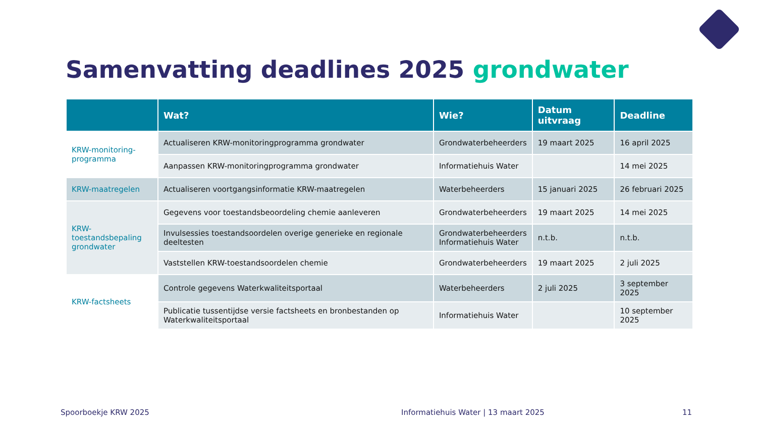Samenvatting deadlines 2025 grondwater
| | Wat? | Wie? | Datum uitvraag | Deadline |
| --- | --- | --- | --- | --- |
| KRW-monitoring-programma | Actualiseren KRW-monitoringprogramma grondwater | Grondwaterbeheerders | 19 maart 2025 | 16 april 2025 |
| | Aanpassen KRW-monitoringprogramma grondwater | Informatiehuis Water | | 14 mei 2025 |
| KRW-maatregelen | Actualiseren voortgangsinformatie KRW-maatregelen | Waterbeheerders | 15 januari 2025 | 26 februari 2025 |
| KRW-toestandsbepaling grondwater | Gegevens voor toestandsbeoordeling chemie aanleveren | Grondwaterbeheerders | 19 maart 2025 | 14 mei 2025 |
| | Invulsessies toestandsoordelen overige generieke en regionale deeltesten | Grondwaterbeheerders Informatiehuis Water | n.t.b. | n.t.b. |
| | Vaststellen KRW-toestandsoordelen chemie | Grondwaterbeheerders | 19 maart 2025 | 2 juli 2025 |
| KRW-factsheets | Controle gegevens Waterkwaliteitsportaal | Waterbeheerders | 2 juli 2025 | 3 september 2025 |
| | Publicatie tussentijdse versie factsheets en bronbestanden op Waterkwaliteitsportaal | Informatiehuis Water | | 10 september 2025 |
Spoorboekje KRW 2025
Informatiehuis Water | 13 maart 2025
11